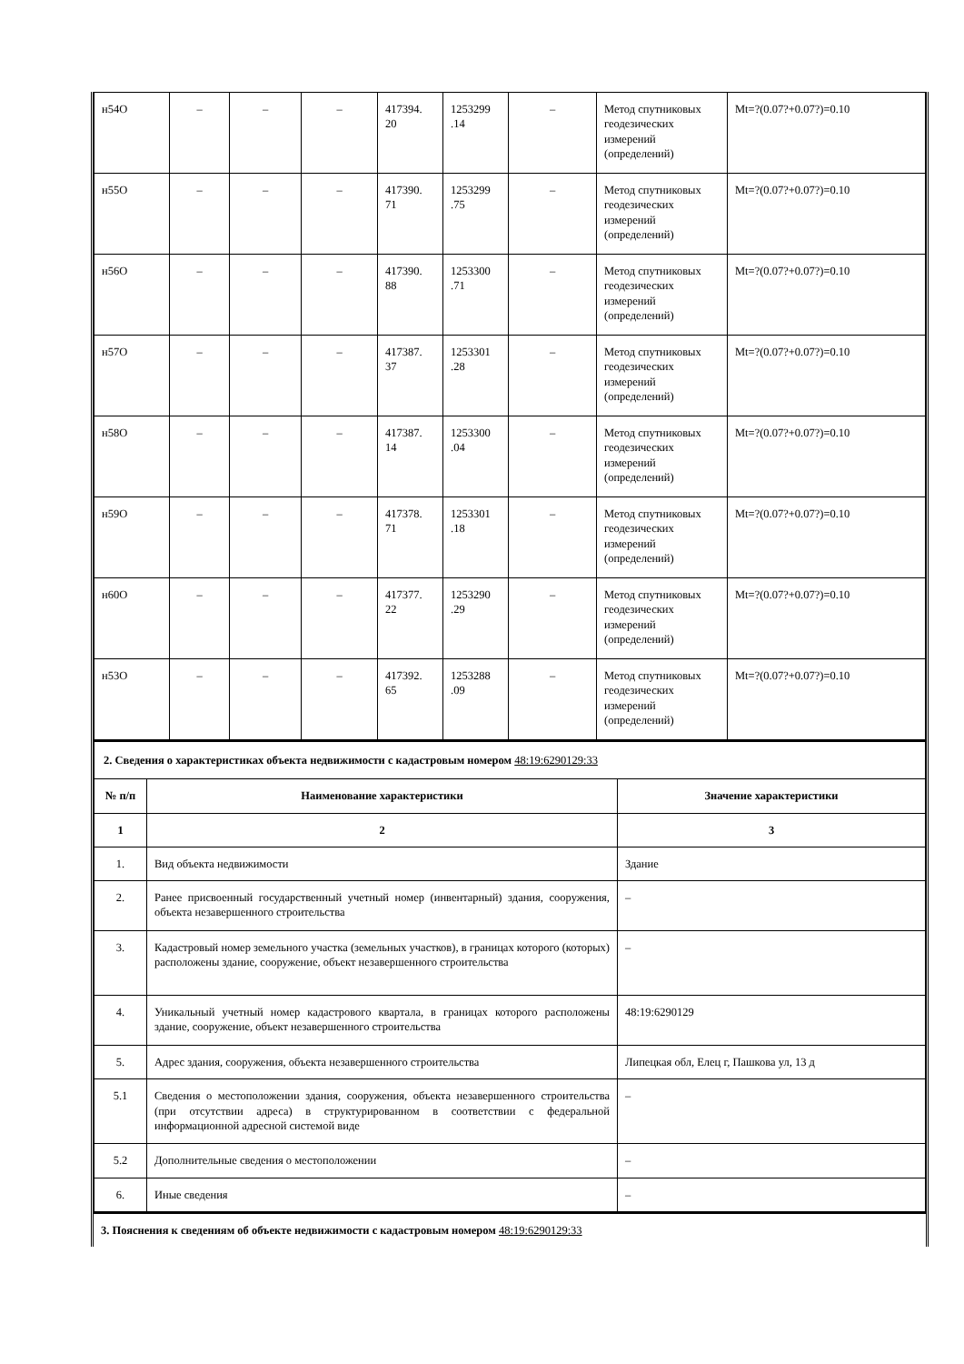| н54О | – | – | – | 417394. 20 | 1253299 .14 | – | Метод спутниковых геодезических измерений (определений) | Mt=?(0.07?+0.07?)=0.10 |
| н55О | – | – | – | 417390. 71 | 1253299 .75 | – | Метод спутниковых геодезических измерений (определений) | Mt=?(0.07?+0.07?)=0.10 |
| н56О | – | – | – | 417390. 88 | 1253300 .71 | – | Метод спутниковых геодезических измерений (определений) | Mt=?(0.07?+0.07?)=0.10 |
| н57О | – | – | – | 417387. 37 | 1253301 .28 | – | Метод спутниковых геодезических измерений (определений) | Mt=?(0.07?+0.07?)=0.10 |
| н58О | – | – | – | 417387. 14 | 1253300 .04 | – | Метод спутниковых геодезических измерений (определений) | Mt=?(0.07?+0.07?)=0.10 |
| н59О | – | – | – | 417378. 71 | 1253301 .18 | – | Метод спутниковых геодезических измерений (определений) | Mt=?(0.07?+0.07?)=0.10 |
| н60О | – | – | – | 417377. 22 | 1253290 .29 | – | Метод спутниковых геодезических измерений (определений) | Mt=?(0.07?+0.07?)=0.10 |
| н53О | – | – | – | 417392. 65 | 1253288 .09 | – | Метод спутниковых геодезических измерений (определений) | Mt=?(0.07?+0.07?)=0.10 |
| 2. Сведения о характеристиках объекта недвижимости с кадастровым номером 48:19:6290129:33 | | |
| № п/п | Наименование характеристики | Значение характеристики |
| 1 | 2 | 3 |
| 1. | Вид объекта недвижимости | Здание |
| 2. | Ранее присвоенный государственный учетный номер (инвентарный) здания, сооружения, объекта незавершенного строительства | – |
| 3. | Кадастровый номер земельного участка (земельных участков), в границах которого (которых) расположены здание, сооружение, объект незавершенного строительства | – |
| 4. | Уникальный учетный номер кадастрового квартала, в границах которого расположены здание, сооружение, объект незавершенного строительства | 48:19:6290129 |
| 5. | Адрес здания, сооружения, объекта незавершенного строительства | Липецкая обл, Елец г, Пашкова ул, 13 д |
| 5.1 | Сведения о местоположении здания, сооружения, объекта незавершенного строительства (при отсутствии адреса) в структурированном в соответствии с федеральной информационной адресной системой виде | – |
| 5.2 | Дополнительные сведения о местоположении | – |
| 6. | Иные сведения | – |
| 3. Пояснения к сведениям об объекте недвижимости с кадастровым номером 48:19:6290129:33 |